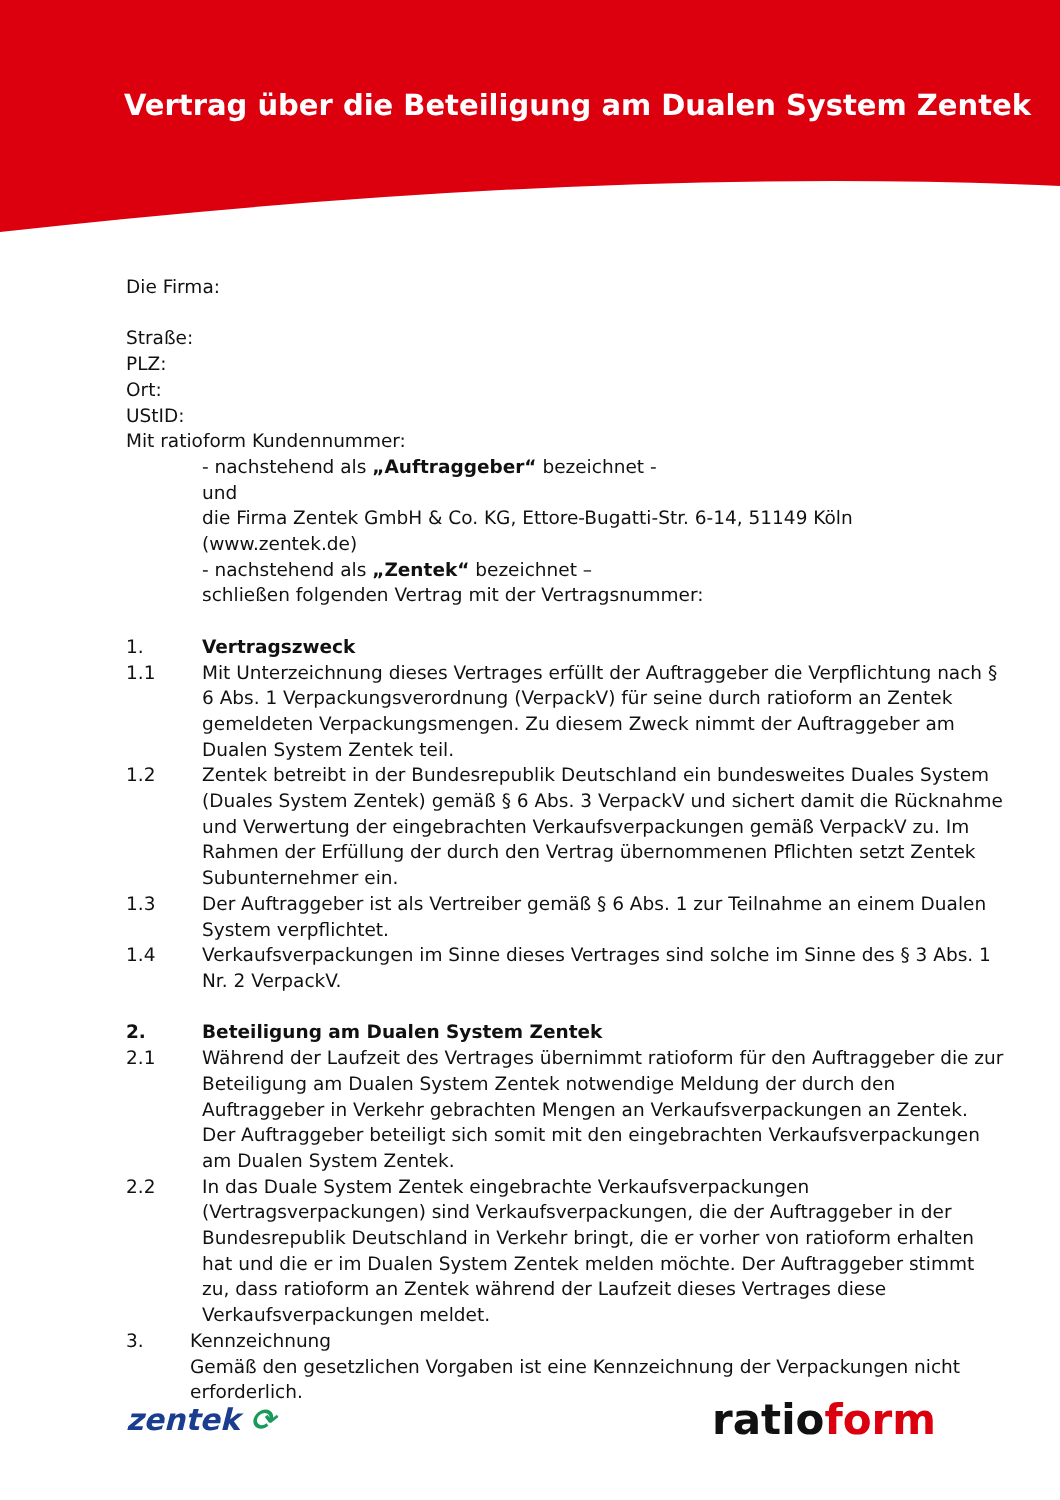Vertrag über die Beteiligung am Dualen System Zentek
Die Firma:
Straße:
PLZ:
Ort:
UStID:
Mit ratioform Kundennummer:
- nachstehend als „Auftraggeber“ bezeichnet -
und
die Firma Zentek GmbH & Co. KG, Ettore-Bugatti-Str. 6-14, 51149 Köln (www.zentek.de)
- nachstehend als „Zentek“ bezeichnet –
schließen folgenden Vertrag mit der Vertragsnummer:
1. Vertragszweck
1.1 Mit Unterzeichnung dieses Vertrages erfüllt der Auftraggeber die Verpflichtung nach § 6 Abs. 1 Verpackungsverordnung (VerpackV) für seine durch ratioform an Zentek gemeldeten Verpackungsmengen. Zu diesem Zweck nimmt der Auftraggeber am Dualen System Zentek teil.
1.2 Zentek betreibt in der Bundesrepublik Deutschland ein bundesweites Duales System (Duales System Zentek) gemäß § 6 Abs. 3 VerpackV und sichert damit die Rücknahme und Verwertung der eingebrachten Verkaufsverpackungen gemäß VerpackV zu. Im Rahmen der Erfüllung der durch den Vertrag übernommenen Pflichten setzt Zentek Subunternehmer ein.
1.3 Der Auftraggeber ist als Vertreiber gemäß § 6 Abs. 1 zur Teilnahme an einem Dualen System verpflichtet.
1.4 Verkaufsverpackungen im Sinne dieses Vertrages sind solche im Sinne des § 3 Abs. 1 Nr. 2 VerpackV.
2. Beteiligung am Dualen System Zentek
2.1 Während der Laufzeit des Vertrages übernimmt ratioform für den Auftraggeber die zur Beteiligung am Dualen System Zentek notwendige Meldung der durch den Auftraggeber in Verkehr gebrachten Mengen an Verkaufsverpackungen an Zentek. Der Auftraggeber beteiligt sich somit mit den eingebrachten Verkaufsverpackungen am Dualen System Zentek.
2.2 In das Duale System Zentek eingebrachte Verkaufsverpackungen (Vertragsverpackungen) sind Verkaufsverpackungen, die der Auftraggeber in der Bundesrepublik Deutschland in Verkehr bringt, die er vorher von ratioform erhalten hat und die er im Dualen System Zentek melden möchte. Der Auftraggeber stimmt zu, dass ratioform an Zentek während der Laufzeit dieses Vertrages diese Verkaufsverpackungen meldet.
3. Kennzeichnung
Gemäß den gesetzlichen Vorgaben ist eine Kennzeichnung der Verpackungen nicht erforderlich.
zentek ⟳ ratioform